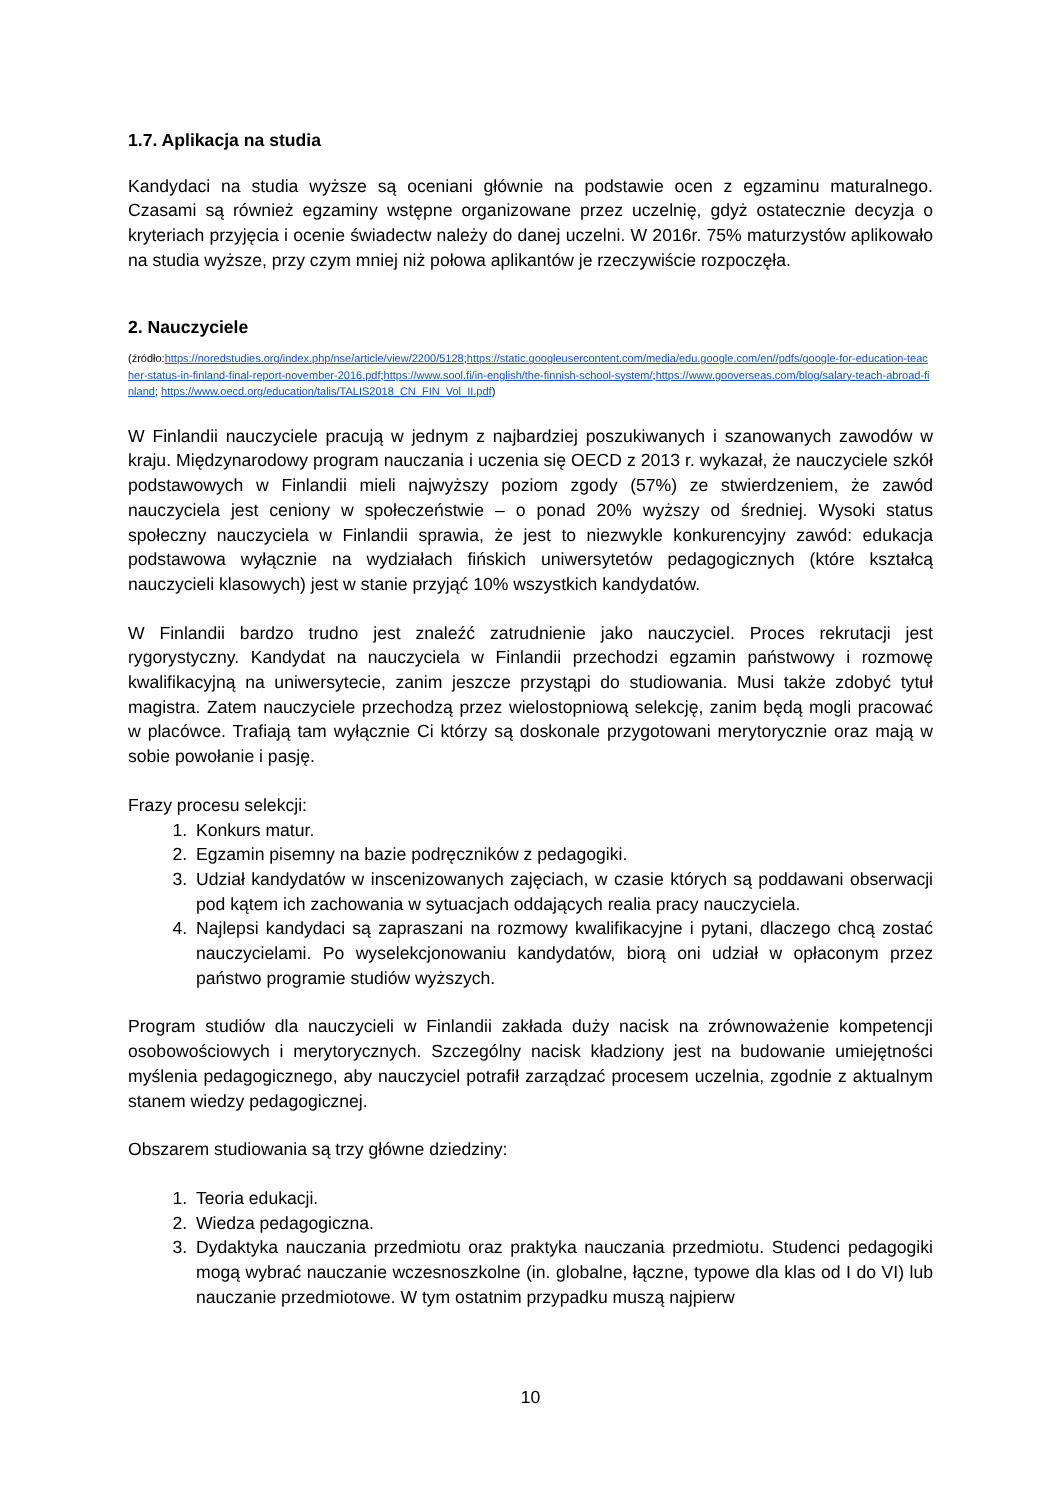1.7. Aplikacja na studia
Kandydaci na studia wyższe są oceniani głównie na podstawie ocen z egzaminu maturalnego. Czasami są również egzaminy wstępne organizowane przez uczelnię, gdyż ostatecznie decyzja o kryteriach przyjęcia i ocenie świadectw należy do danej uczelni. W 2016r. 75% maturzystów aplikowało na studia wyższe, przy czym mniej niż połowa aplikantów je rzeczywiście rozpoczęła.
2. Nauczyciele
(źródło:https://noredstudies.org/index.php/nse/article/view/2200/5128;https://static.googleusercontent.com/media/edu.google.com/en//pdfs/google-for-education-teacher-status-in-finland-final-report-november-2016.pdf;https://www.sool.fi/in-english/the-finnish-school-system/;https://www.gooverseas.com/blog/salary-teach-abroad-finland; https://www.oecd.org/education/talis/TALIS2018_CN_FIN_Vol_II.pdf)
W Finlandii nauczyciele pracują w jednym z najbardziej poszukiwanych i szanowanych zawodów w kraju. Międzynarodowy program nauczania i uczenia się OECD z 2013 r. wykazał, że nauczyciele szkół podstawowych w Finlandii mieli najwyższy poziom zgody (57%) ze stwierdzeniem, że zawód nauczyciela jest ceniony w społeczeństwie – o ponad 20% wyższy od średniej. Wysoki status społeczny nauczyciela w Finlandii sprawia, że jest to niezwykle konkurencyjny zawód: edukacja podstawowa wyłącznie na wydziałach fińskich uniwersytetów pedagogicznych (które kształcą nauczycieli klasowych) jest w stanie przyjąć 10% wszystkich kandydatów.
W Finlandii bardzo trudno jest znaleźć zatrudnienie jako nauczyciel. Proces rekrutacji jest rygorystyczny. Kandydat na nauczyciela w Finlandii przechodzi egzamin państwowy i rozmowę kwalifikacyjną na uniwersytecie, zanim jeszcze przystąpi do studiowania. Musi także zdobyć tytuł magistra. Zatem nauczyciele przechodzą przez wielostopniową selekcję, zanim będą mogli pracować w placówce. Trafiają tam wyłącznie Ci którzy są doskonale przygotowani merytorycznie oraz mają w sobie powołanie i pasję.
Frazy procesu selekcji:
1. Konkurs matur.
2. Egzamin pisemny na bazie podręczników z pedagogiki.
3. Udział kandydatów w inscenizowanych zajęciach, w czasie których są poddawani obserwacji pod kątem ich zachowania w sytuacjach oddających realia pracy nauczyciela.
4. Najlepsi kandydaci są zapraszani na rozmowy kwalifikacyjne i pytani, dlaczego chcą zostać nauczycielami. Po wyselekcjonowaniu kandydatów, biorą oni udział w opłaconym przez państwo programie studiów wyższych.
Program studiów dla nauczycieli w Finlandii zakłada duży nacisk na zrównoważenie kompetencji osobowościowych i merytorycznych. Szczególny nacisk kładziony jest na budowanie umiejętności myślenia pedagogicznego, aby nauczyciel potrafił zarządzać procesem uczelnia, zgodnie z aktualnym stanem wiedzy pedagogicznej.
Obszarem studiowania są trzy główne dziedziny:
1. Teoria edukacji.
2. Wiedza pedagogiczna.
3. Dydaktyka nauczania przedmiotu oraz praktyka nauczania przedmiotu. Studenci pedagogiki mogą wybrać nauczanie wczesnoszkolne (in. globalne, łączne, typowe dla klas od I do VI) lub nauczanie przedmiotowe. W tym ostatnim przypadku muszą najpierw
10